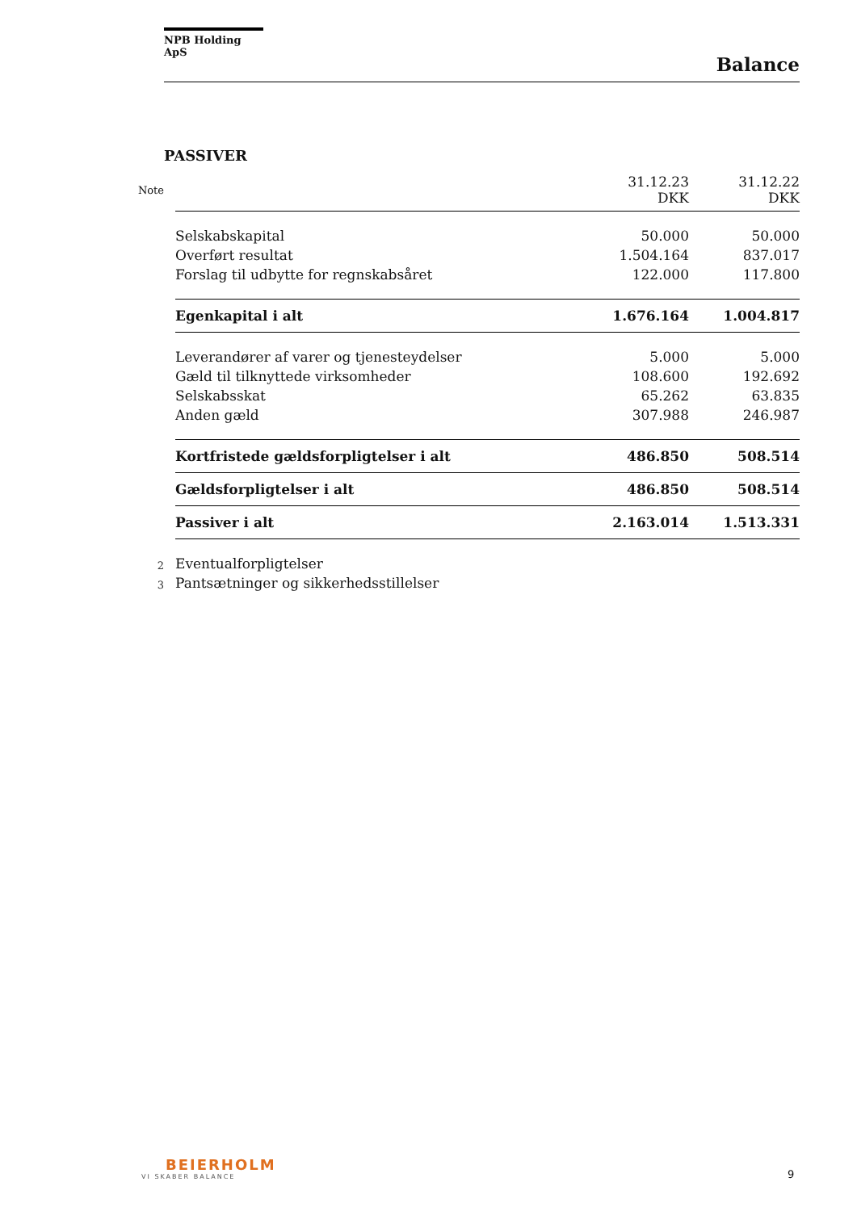NPB Holding ApS
Balance
PASSIVER
| Note | | 31.12.23 DKK | 31.12.22 DKK |
| --- | --- | --- | --- |
| | Selskabskapital | 50.000 | 50.000 |
| | Overført resultat | 1.504.164 | 837.017 |
| | Forslag til udbytte for regnskabsåret | 122.000 | 117.800 |
| | Egenkapital i alt | 1.676.164 | 1.004.817 |
| | Leverandører af varer og tjenesteydelser | 5.000 | 5.000 |
| | Gæld til tilknyttede virksomheder | 108.600 | 192.692 |
| | Selskabsskat | 65.262 | 63.835 |
| | Anden gæld | 307.988 | 246.987 |
| | Kortfristede gældsforpligtelser i alt | 486.850 | 508.514 |
| | Gældsforpligtelser i alt | 486.850 | 508.514 |
| | Passiver i alt | 2.163.014 | 1.513.331 |
| 2 | Eventualforpligtelser | | |
| 3 | Pantsætninger og sikkerhedsstillelser | | |
BEIERHOLM
VI SKABER BALANCE
9